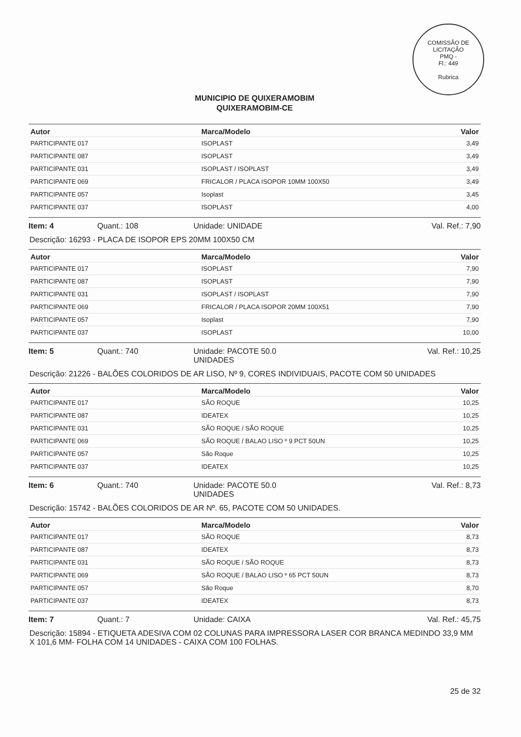COMISSÃO DE LICITAÇÃO
PMQ -
Fl.: 449
Rubrica
MUNICIPIO DE QUIXERAMOBIM
QUIXERAMOBIM-CE
| Autor | Marca/Modelo | Valor |
| --- | --- | --- |
| PARTICIPANTE 017 | ISOPLAST | 3,49 |
| PARTICIPANTE 087 | ISOPLAST | 3,49 |
| PARTICIPANTE 031 | ISOPLAST / ISOPLAST | 3,49 |
| PARTICIPANTE 069 | FRICALOR / PLACA ISOPOR 10MM 100X50 | 3,49 |
| PARTICIPANTE 057 | Isoplast | 3,45 |
| PARTICIPANTE 037 | ISOPLAST | 4,00 |
Item: 4 Quant.: 108 Unidade: UNIDADE Val. Ref.: 7,90
Descrição: 16293 - PLACA DE ISOPOR EPS 20MM 100X50 CM
| Autor | Marca/Modelo | Valor |
| --- | --- | --- |
| PARTICIPANTE 017 | ISOPLAST | 7,90 |
| PARTICIPANTE 087 | ISOPLAST | 7,90 |
| PARTICIPANTE 031 | ISOPLAST / ISOPLAST | 7,90 |
| PARTICIPANTE 069 | FRICALOR / PLACA ISOPOR 20MM 100X51 | 7,90 |
| PARTICIPANTE 057 | Isoplast | 7,90 |
| PARTICIPANTE 037 | ISOPLAST | 10,00 |
Item: 5 Quant.: 740 Unidade: PACOTE 50.0
UNIDADES
Val. Ref.: 10,25
Descrição: 21226 - BALÕES COLORIDOS DE AR LISO, Nº 9, CORES INDIVIDUAIS, PACOTE COM 50 UNIDADES
| Autor | Marca/Modelo | Valor |
| --- | --- | --- |
| PARTICIPANTE 017 | SÃO ROQUE | 10,25 |
| PARTICIPANTE 087 | IDEATEX | 10,25 |
| PARTICIPANTE 031 | SÃO ROQUE / SÃO ROQUE | 10,25 |
| PARTICIPANTE 069 | SÃO ROQUE / BALAO LISO º 9 PCT 50UN | 10,25 |
| PARTICIPANTE 057 | São Roque | 10,25 |
| PARTICIPANTE 037 | IDEATEX | 10,25 |
Item: 6 Quant.: 740 Unidade: PACOTE 50.0
UNIDADES
Val. Ref.: 8,73
Descrição: 15742 - BALÕES COLORIDOS DE AR Nº. 65, PACOTE COM 50 UNIDADES.
| Autor | Marca/Modelo | Valor |
| --- | --- | --- |
| PARTICIPANTE 017 | SÃO ROQUE | 8,73 |
| PARTICIPANTE 087 | IDEATEX | 8,73 |
| PARTICIPANTE 031 | SÃO ROQUE / SÃO ROQUE | 8,73 |
| PARTICIPANTE 069 | SÃO ROQUE / BALAO LISO º 65 PCT 50UN | 8,73 |
| PARTICIPANTE 057 | São Roque | 8,70 |
| PARTICIPANTE 037 | IDEATEX | 8,73 |
Item: 7 Quant.: 7 Unidade: CAIXA Val. Ref.: 45,75
Descrição: 15894 - ETIQUETA ADESIVA COM 02 COLUNAS PARA IMPRESSORA LASER COR BRANCA MEDINDO 33,9 MM X 101,6 MM- FOLHA COM 14 UNIDADES - CAIXA COM 100 FOLHAS.
25 de 32